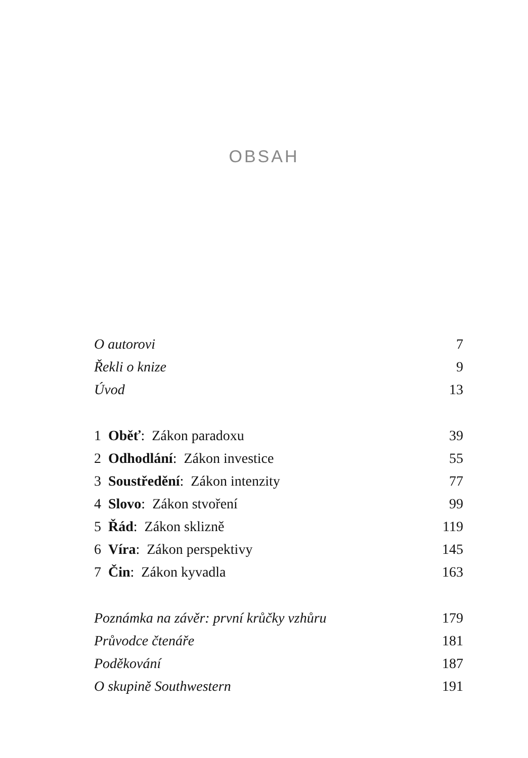OBSAH
O autorovi 7
Řekli o knize 9
Úvod 13
1 Oběť: Zákon paradoxu 39
2 Odhodlání: Zákon investice 55
3 Soustředění: Zákon intenzity 77
4 Slovo: Zákon stvoření 99
5 Řád: Zákon sklizně 119
6 Víra: Zákon perspektivy 145
7 Čin: Zákon kyvadla 163
Poznámka na závěr: první krůčky vzhůru 179
Průvodce čtenáře 181
Poděkování 187
O skupině Southwestern 191